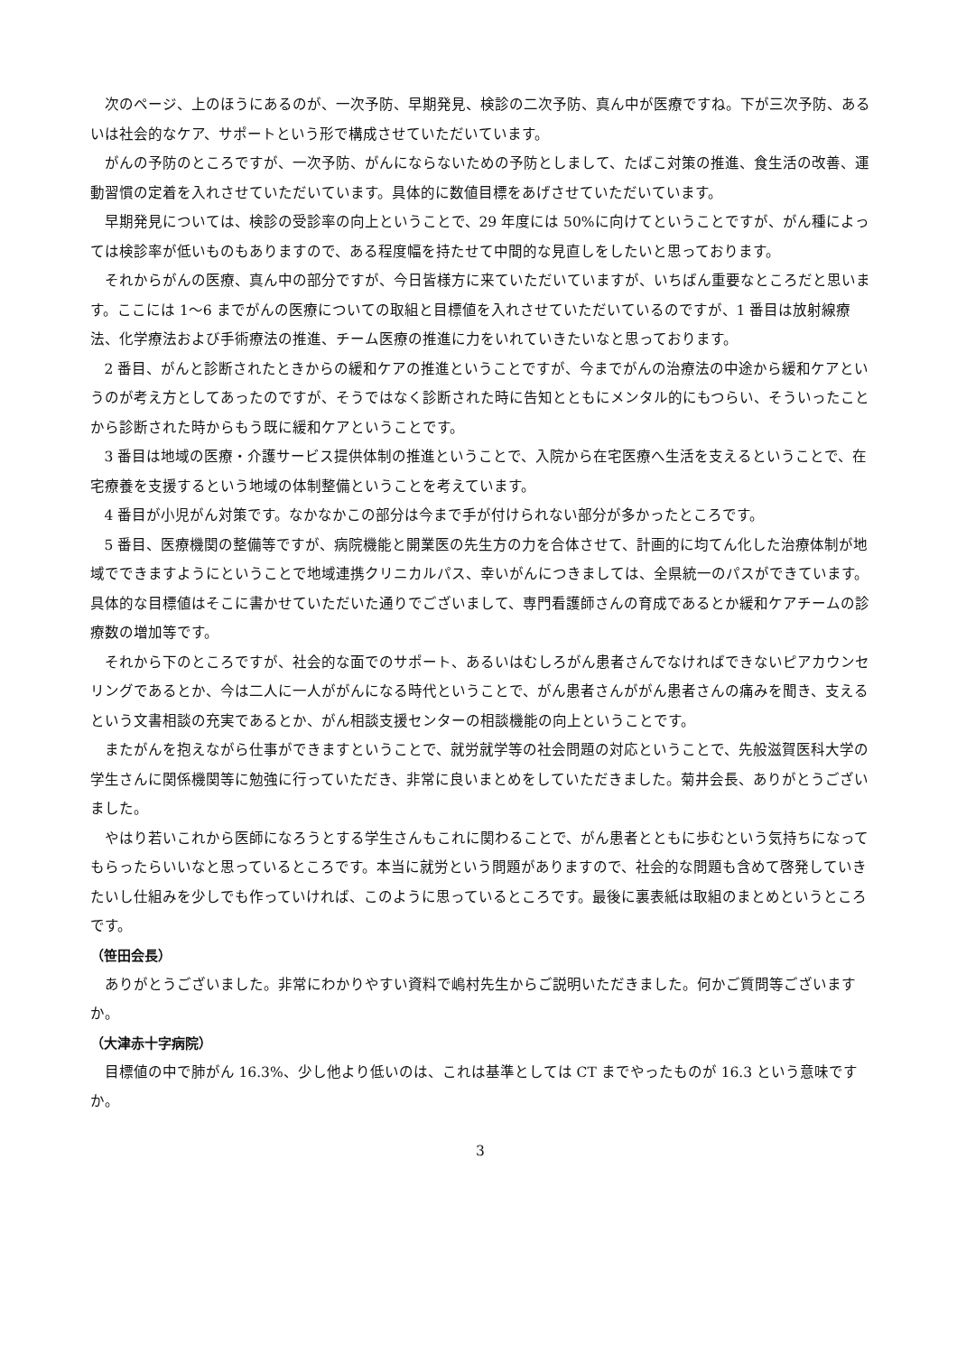次のページ、上のほうにあるのが、一次予防、早期発見、検診の二次予防、真ん中が医療ですね。下が三次予防、あるいは社会的なケア、サポートという形で構成させていただいています。
がんの予防のところですが、一次予防、がんにならないための予防としまして、たばこ対策の推進、食生活の改善、運動習慣の定着を入れさせていただいています。具体的に数値目標をあげさせていただいています。
早期発見については、検診の受診率の向上ということで、29 年度には 50%に向けてということですが、がん種によっては検診率が低いものもありますので、ある程度幅を持たせて中間的な見直しをしたいと思っております。
それからがんの医療、真ん中の部分ですが、今日皆様方に来ていただいていますが、いちばん重要なところだと思います。ここには 1～6 までがんの医療についての取組と目標値を入れさせていただいているのですが、1 番目は放射線療法、化学療法および手術療法の推進、チーム医療の推進に力をいれていきたいなと思っております。
2 番目、がんと診断されたときからの緩和ケアの推進ということですが、今までがんの治療法の中途から緩和ケアというのが考え方としてあったのですが、そうではなく診断された時に告知とともにメンタル的にもつらい、そういったことから診断された時からもう既に緩和ケアということです。
3 番目は地域の医療・介護サービス提供体制の推進ということで、入院から在宅医療へ生活を支えるということで、在宅療養を支援するという地域の体制整備ということを考えています。
4 番目が小児がん対策です。なかなかこの部分は今まで手が付けられない部分が多かったところです。
5 番目、医療機関の整備等ですが、病院機能と開業医の先生方の力を合体させて、計画的に均てん化した治療体制が地域でできますようにということで地域連携クリニカルパス、幸いがんにつきましては、全県統一のパスができています。具体的な目標値はそこに書かせていただいた通りでございまして、専門看護師さんの育成であるとか緩和ケアチームの診療数の増加等です。
それから下のところですが、社会的な面でのサポート、あるいはむしろがん患者さんでなければできないピアカウンセリングであるとか、今は二人に一人ががんになる時代ということで、がん患者さんががん患者さんの痛みを聞き、支えるという文書相談の充実であるとか、がん相談支援センターの相談機能の向上ということです。
またがんを抱えながら仕事ができますということで、就労就学等の社会問題の対応ということで、先般滋賀医科大学の学生さんに関係機関等に勉強に行っていただき、非常に良いまとめをしていただきました。菊井会長、ありがとうございました。
やはり若いこれから医師になろうとする学生さんもこれに関わることで、がん患者とともに歩むという気持ちになってもらったらいいなと思っているところです。本当に就労という問題がありますので、社会的な問題も含めて啓発していきたいし仕組みを少しでも作っていければ、このように思っているところです。最後に裏表紙は取組のまとめというところです。
（笹田会長）
ありがとうございました。非常にわかりやすい資料で嶋村先生からご説明いただきました。何かご質問等ございますか。
（大津赤十字病院）
目標値の中で肺がん 16.3%、少し他より低いのは、これは基準としては CT までやったものが 16.3 という意味ですか。
3